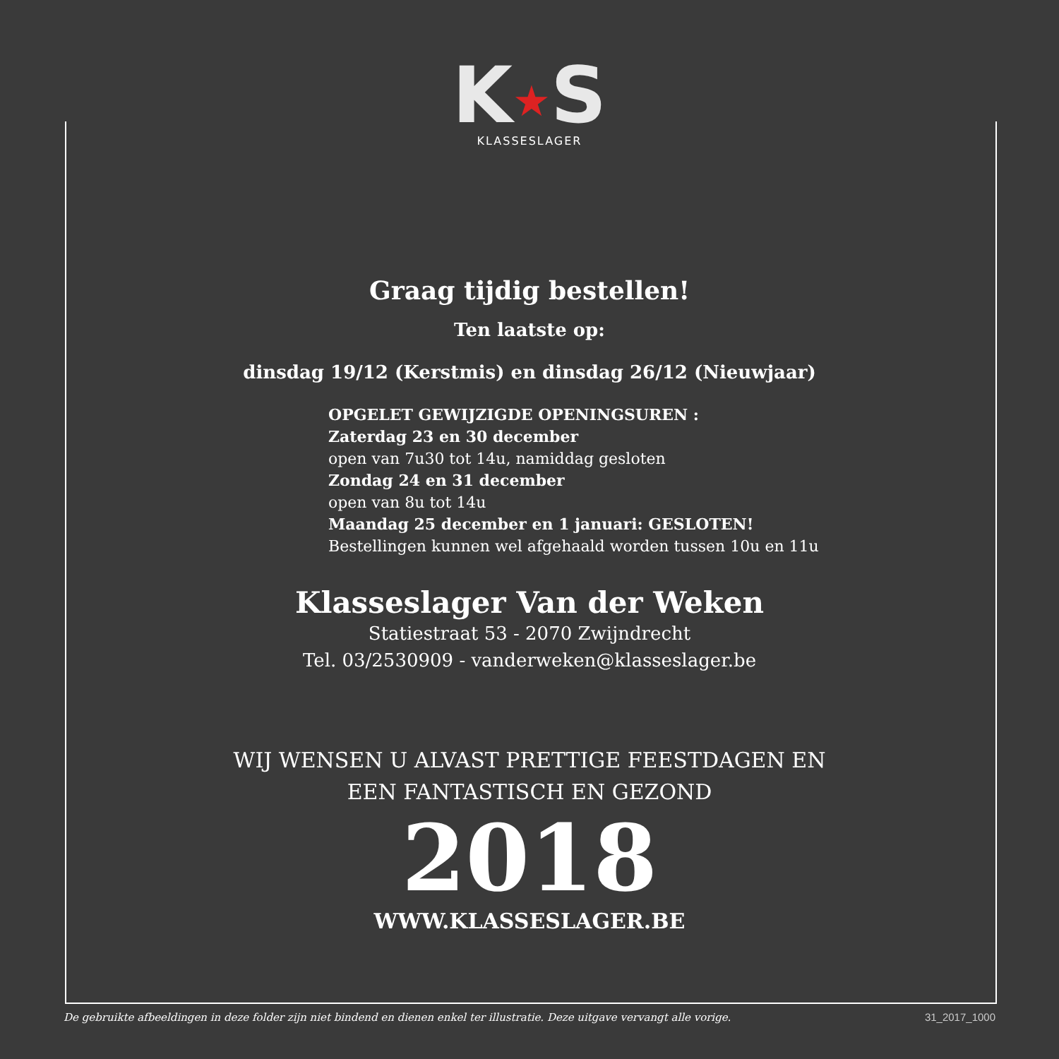K★S
KLASSESLAGER
Graag tijdig bestellen!
Ten laatste op:
dinsdag 19/12 (Kerstmis) en dinsdag 26/12 (Nieuwjaar)
OPGELET GEWIJZIGDE OPENINGSUREN :
Zaterdag 23 en 30 december
open van 7u30 tot 14u, namiddag gesloten
Zondag 24 en 31 december
open van 8u tot 14u
Maandag 25 december en 1 januari: GESLOTEN!
Bestellingen kunnen wel afgehaald worden tussen 10u en 11u
Klasseslager Van der Weken
Statiestraat 53 - 2070 Zwijndrecht
Tel. 03/2530909 - vanderweken@klasseslager.be
WIJ WENSEN U ALVAST PRETTIGE FEESTDAGEN EN
EEN FANTASTISCH EN GEZOND
2018
WWW.KLASSESLAGER.BE
De gebruikte afbeeldingen in deze folder zijn niet bindend en dienen enkel ter illustratie. Deze uitgave vervangt alle vorige. 31_2017_1000